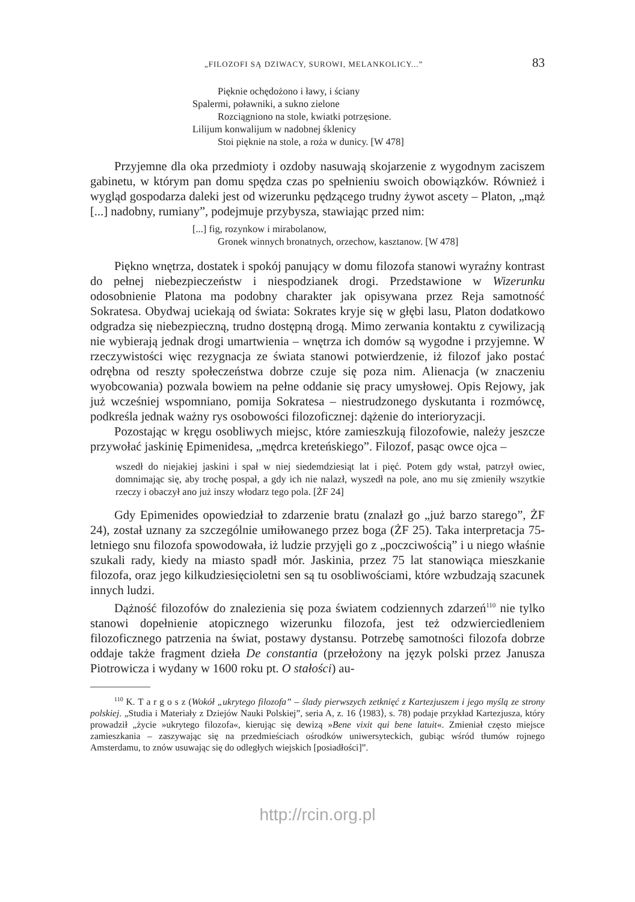„FILOZOFI SĄ DZIWACY, SUROWI, MELANKOLICY...” 83
Pięknie ochędożono i ławy, i ściany
Spalermi, poławniki, a sukno zielone
Rozciągniono na stole, kwiatki potrzęsione.
Lilijum konwalijum w nadobnej śklenicy
Stoi pięknie na stole, a roża w dunicy. [W 478]
Przyjemne dla oka przedmioty i ozdoby nasuwają skojarzenie z wygodnym zaciszem gabinetu, w którym pan domu spędza czas po spełnieniu swoich obowiązków. Również i wygląd gospodarza daleki jest od wizerunku pędzącego trudny żywot ascety – Platon, „mąż [...] nadobny, rumiany”, podejmuje przybysza, stawiając przed nim:
[...] fig, rozynkow i mirabolanow,
Gronek winnych bronatnych, orzechow, kasztanow. [W 478]
Piękno wnętrza, dostatek i spokój panujący w domu filozofa stanowi wyraźny kontrast do pełnej niebezpieczeństw i niespodzianek drogi. Przedstawione w Wizerunku odosobnienie Platona ma podobny charakter jak opisywana przez Reja samotność Sokratesa. Obydwaj uciekają od świata: Sokrates kryje się w głębi lasu, Platon dodatkowo odgradza się niebezpieczną, trudno dostępną drogą. Mimo zerwania kontaktu z cywilizacją nie wybierają jednak drogi umartwienia – wnętrza ich domów są wygodne i przyjemne. W rzeczywistości więc rezygnacja ze świata stanowi potwierdzenie, iż filozof jako postać odrębna od reszty społeczeństwa dobrze czuje się poza nim. Alienacja (w znaczeniu wyobcowania) pozwala bowiem na pełne oddanie się pracy umysłowej. Opis Rejowy, jak już wcześniej wspomniano, pomija Sokratesa – niestrudzonego dyskutanta i rozmówcę, podkreśla jednak ważny rys osobowości filozoficznej: dążenie do interioryzacji.
Pozostając w kręgu osobliwych miejsc, które zamieszkują filozofowie, należy jeszcze przywołać jaskinię Epimenidesa, „mędrca kreteńskiego”. Filozof, pasąc owce ojca –
wszedł do niejakiej jaskini i spał w niej siedemdziesiąt lat i pięć. Potem gdy wstał, patrzył owiec, domnimając się, aby trochę pospał, a gdy ich nie nalazł, wyszedł na pole, ano mu się zmieniły wszytkie rzeczy i obaczył ano już inszy włodarz tego pola. [ŻF 24]
Gdy Epimenides opowiedział to zdarzenie bratu (znalazł go „już barzo starego”, ŻF 24), został uznany za szczególnie umiłowanego przez boga (ŻF 25). Taka interpretacja 75-letniego snu filozofa spowodowała, iż ludzie przyjęli go z „poczciwością” i u niego właśnie szukali rady, kiedy na miasto spadł mór. Jaskinia, przez 75 lat stanowiąca mieszkanie filozofa, oraz jego kilkudziesięcioletni sen są tu osobliwościami, które wzbudzają szacunek innych ludzi.
Dążność filozofów do znalezienia się poza światem codziennych zdarzeń<sup>110</sup> nie tylko stanowi dopełnienie atopicznego wizerunku filozofa, jest też odzwierciedleniem filozoficznego patrzenia na świat, postawy dystansu. Potrzebę samotności filozofa dobrze oddaje także fragment dzieła De constantia (przełożony na język polski przez Janusza Piotrowicza i wydany w 1600 roku pt. O stałości) au-
<sup>110</sup> K. T a r g o s z (Wokół „ukrytego filozofa” – ślady pierwszych zetknięć z Kartezjuszem i jego myślą ze strony polskiej. „Studia i Materiały z Dziejów Nauki Polskiej”, seria A, z. 16 ⟨1983⟩, s. 78) podaje przykład Kartezjusza, który prowadził „życie »ukrytego filozofa«, kierując się dewizą »Bene vixit qui bene latuit«. Zmieniał często miejsce zamieszkania – zaszywając się na przedmieściach ośrodków uniwersyteckich, gubiąc wśród tłumów rojnego Amsterdamu, to znów usuwając się do odległych wiejskich [posiadłości]”.
http://rcin.org.pl